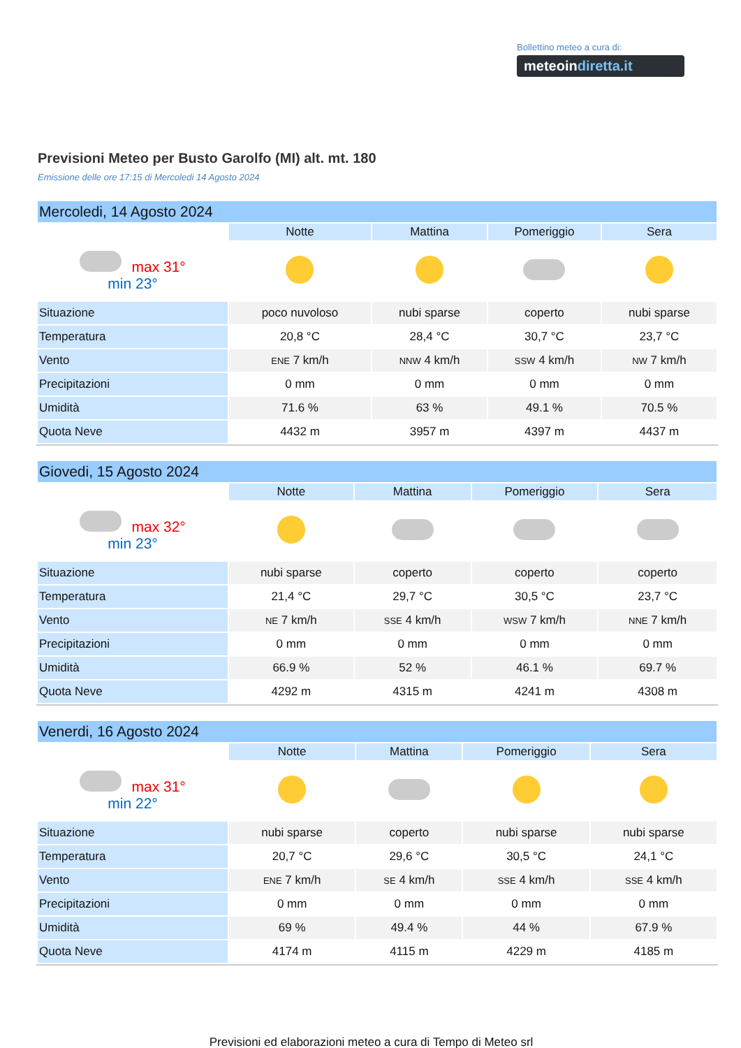Bollettino meteo a cura di:
meteoindiretta.it
Previsioni Meteo per Busto Garolfo (MI) alt. mt. 180
Emissione delle ore 17:15 di Mercoledi 14 Agosto 2024
| Mercoledi, 14 Agosto 2024 | | | | |
| --- | --- | --- | --- | --- |
| | Notte | Mattina | Pomeriggio | Sera |
| max 31° min 23° | | | | |
| Situazione | poco nuvoloso | nubi sparse | coperto | nubi sparse |
| Temperatura | 20,8 °C | 28,4 °C | 30,7 °C | 23,7 °C |
| Vento | ENE 7 km/h | NNW 4 km/h | SSW 4 km/h | NW 7 km/h |
| Precipitazioni | 0 mm | 0 mm | 0 mm | 0 mm |
| Umidità | 71.6 % | 63 % | 49.1 % | 70.5 % |
| Quota Neve | 4432 m | 3957 m | 4397 m | 4437 m |
| Giovedi, 15 Agosto 2024 | | | | |
| --- | --- | --- | --- | --- |
| | Notte | Mattina | Pomeriggio | Sera |
| max 32° min 23° | | | | |
| Situazione | nubi sparse | coperto | coperto | coperto |
| Temperatura | 21,4 °C | 29,7 °C | 30,5 °C | 23,7 °C |
| Vento | NE 7 km/h | SSE 4 km/h | WSW 7 km/h | NNE 7 km/h |
| Precipitazioni | 0 mm | 0 mm | 0 mm | 0 mm |
| Umidità | 66.9 % | 52 % | 46.1 % | 69.7 % |
| Quota Neve | 4292 m | 4315 m | 4241 m | 4308 m |
| Venerdi, 16 Agosto 2024 | | | | |
| --- | --- | --- | --- | --- |
| | Notte | Mattina | Pomeriggio | Sera |
| max 31° min 22° | | | | |
| Situazione | nubi sparse | coperto | nubi sparse | nubi sparse |
| Temperatura | 20,7 °C | 29,6 °C | 30,5 °C | 24,1 °C |
| Vento | ENE 7 km/h | SE 4 km/h | SSE 4 km/h | SSE 4 km/h |
| Precipitazioni | 0 mm | 0 mm | 0 mm | 0 mm |
| Umidità | 69 % | 49.4 % | 44 % | 67.9 % |
| Quota Neve | 4174 m | 4115 m | 4229 m | 4185 m |
Previsioni ed elaborazioni meteo a cura di Tempo di Meteo srl